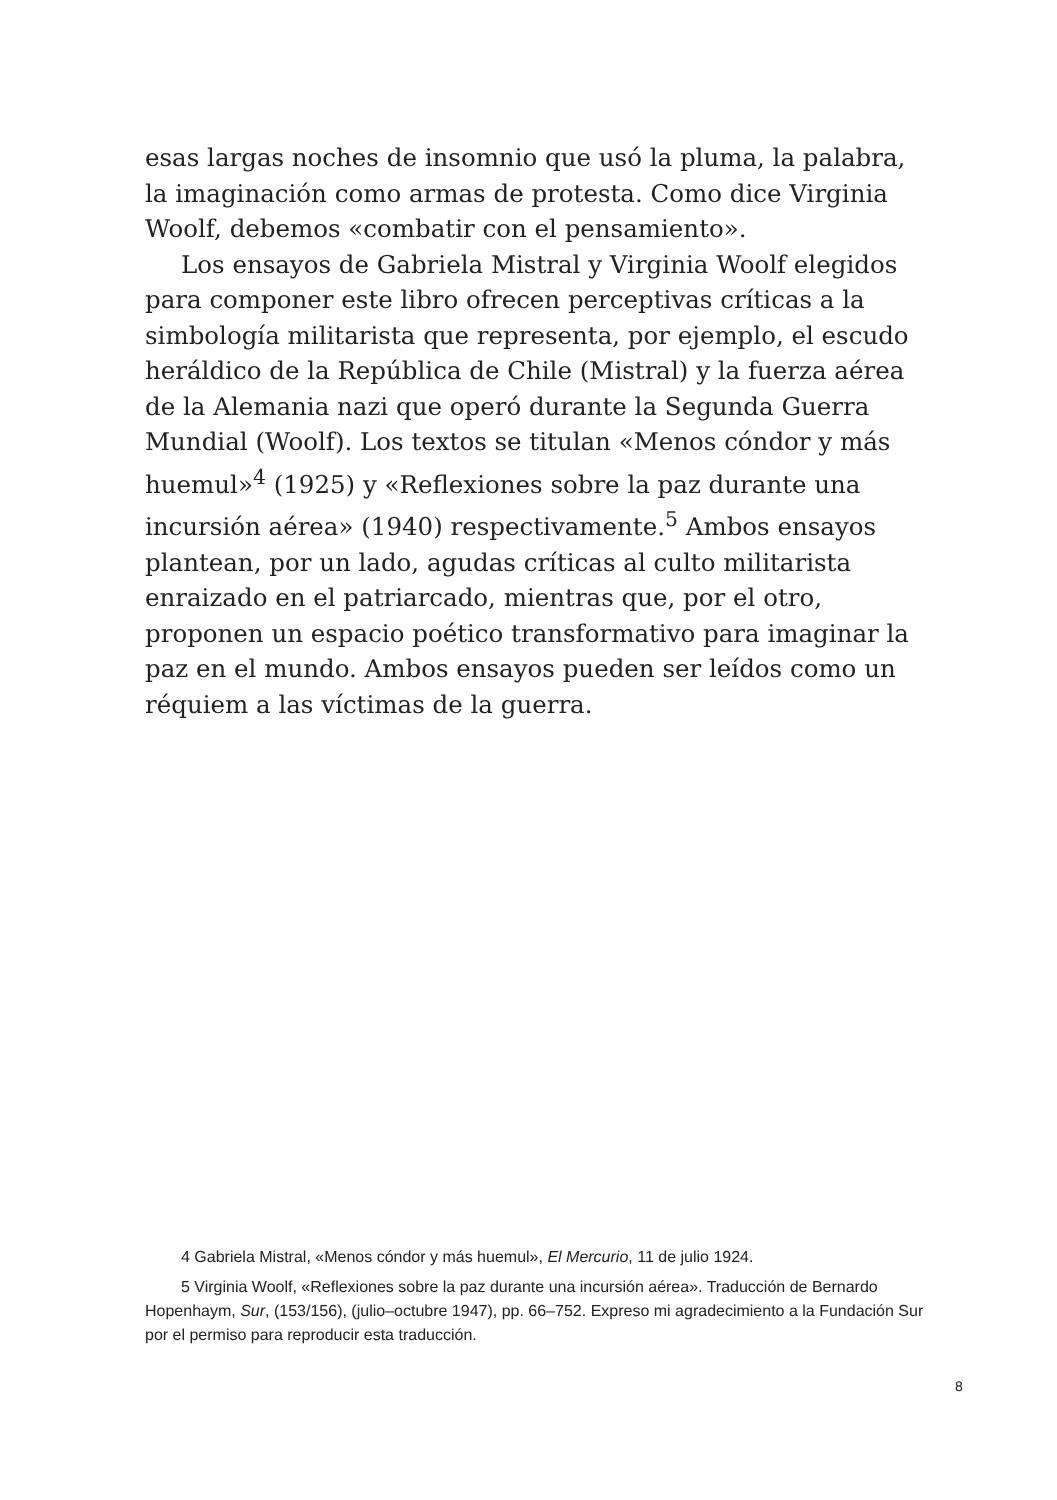esas largas noches de insomnio que usó la pluma, la palabra, la imaginación como armas de protesta. Como dice Virginia Woolf, debemos «combatir con el pensamiento».
Los ensayos de Gabriela Mistral y Virginia Woolf elegidos para componer este libro ofrecen perceptivas críticas a la simbología militarista que representa, por ejemplo, el escudo heráldico de la República de Chile (Mistral) y la fuerza aérea de la Alemania nazi que operó durante la Segunda Guerra Mundial (Woolf). Los textos se titulan «Menos cóndor y más huemul»<sup>4</sup> (1925) y «Reflexiones sobre la paz durante una incursión aérea» (1940) respectivamente.<sup>5</sup> Ambos ensayos plantean, por un lado, agudas críticas al culto militarista enraizado en el patriarcado, mientras que, por el otro, proponen un espacio poético transformativo para imaginar la paz en el mundo. Ambos ensayos pueden ser leídos como un réquiem a las víctimas de la guerra.
4 Gabriela Mistral, «Menos cóndor y más huemul», El Mercurio, 11 de julio 1924.
5 Virginia Woolf, «Reflexiones sobre la paz durante una incursión aérea». Traducción de Bernardo Hopenhaym, Sur, (153/156), (julio–octubre 1947), pp. 66–752. Expreso mi agradecimiento a la Fundación Sur por el permiso para reproducir esta traducción.
8